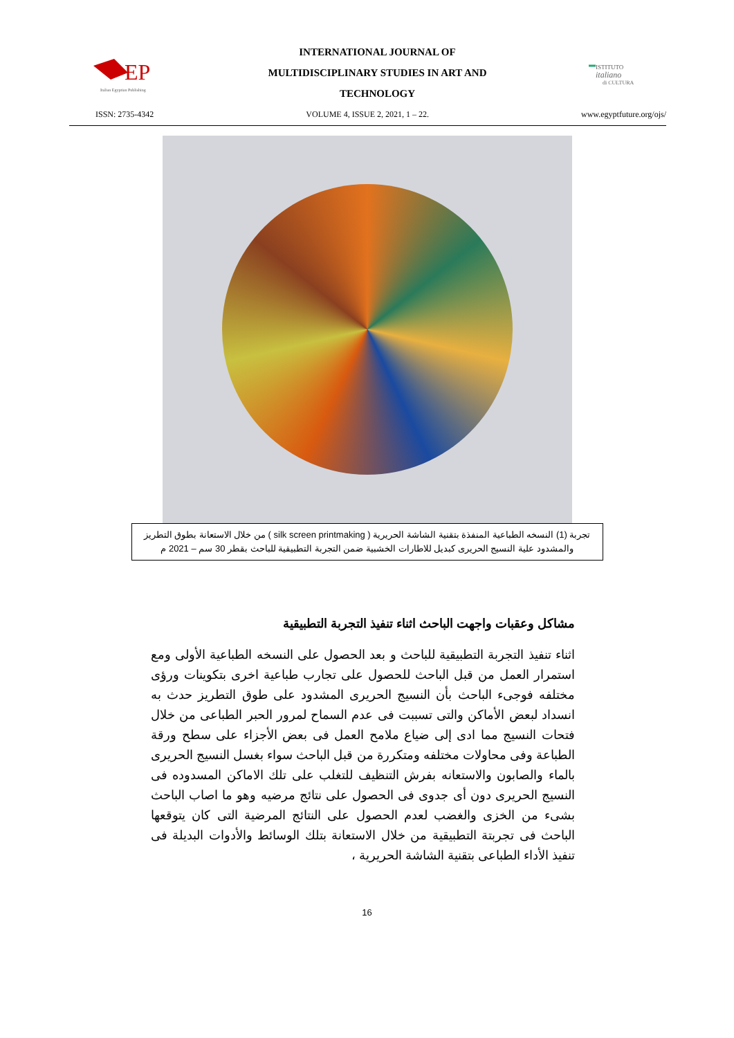EP
Italian Egyptian Publishing
INTERNATIONAL JOURNAL OF
MULTIDISCIPLINARY STUDIES IN ART AND
TECHNOLOGY
ISTITUTO
italiano
di CULTURA
ISSN: 2735-4342 VOLUME 4, ISSUE 2, 2021, 1 – 22. www.egyptfuture.org/ojs/
تجربة (1) النسخه الطباعية المنفذة بتقنية الشاشة الحريرية ( silk screen printmaking ) من خلال الاستعانة بطوق التطريز والمشدود علية النسيج الحريرى كبديل للاطارات الخشبية ضمن التجربة التطبيقية للباحث بقطر 30 سم – 2021 م
مشاكل وعقبات واجهت الباحث اثناء تنفيذ التجربة التطبيقية
اثناء تنفيذ التجربة التطبيقية للباحث و بعد الحصول على النسخه الطباعية الأولى ومع استمرار العمل من قبل الباحث للحصول على تجارب طباعية اخرى بتكوينات ورؤى مختلفه فوجىء الباحث بأن النسيج الحريرى المشدود على طوق التطريز حدث به انسداد لبعض الأماكن والتى تسببت فى عدم السماح لمرور الحبر الطباعى من خلال فتحات النسيج مما ادى إلى ضياع ملامح العمل فى بعض الأجزاء على سطح ورقة الطباعة وفى محاولات مختلفه ومتكررة من قبل الباحث سواء بغسل النسيج الحريرى بالماء والصابون والاستعانه بفرش التنظيف للتغلب على تلك الاماكن المسدوده فى النسيج الحريرى دون أى جدوى فى الحصول على نتائج مرضيه وهو ما اصاب الباحث بشىء من الخزى والغضب لعدم الحصول على النتائج المرضية التى كان يتوقعها الباحث فى تجربتة التطبيقية من خلال الاستعانة بتلك الوسائط والأدوات البديلة فى تنفيذ الأداء الطباعى بتقنية الشاشة الحريرية ،
16